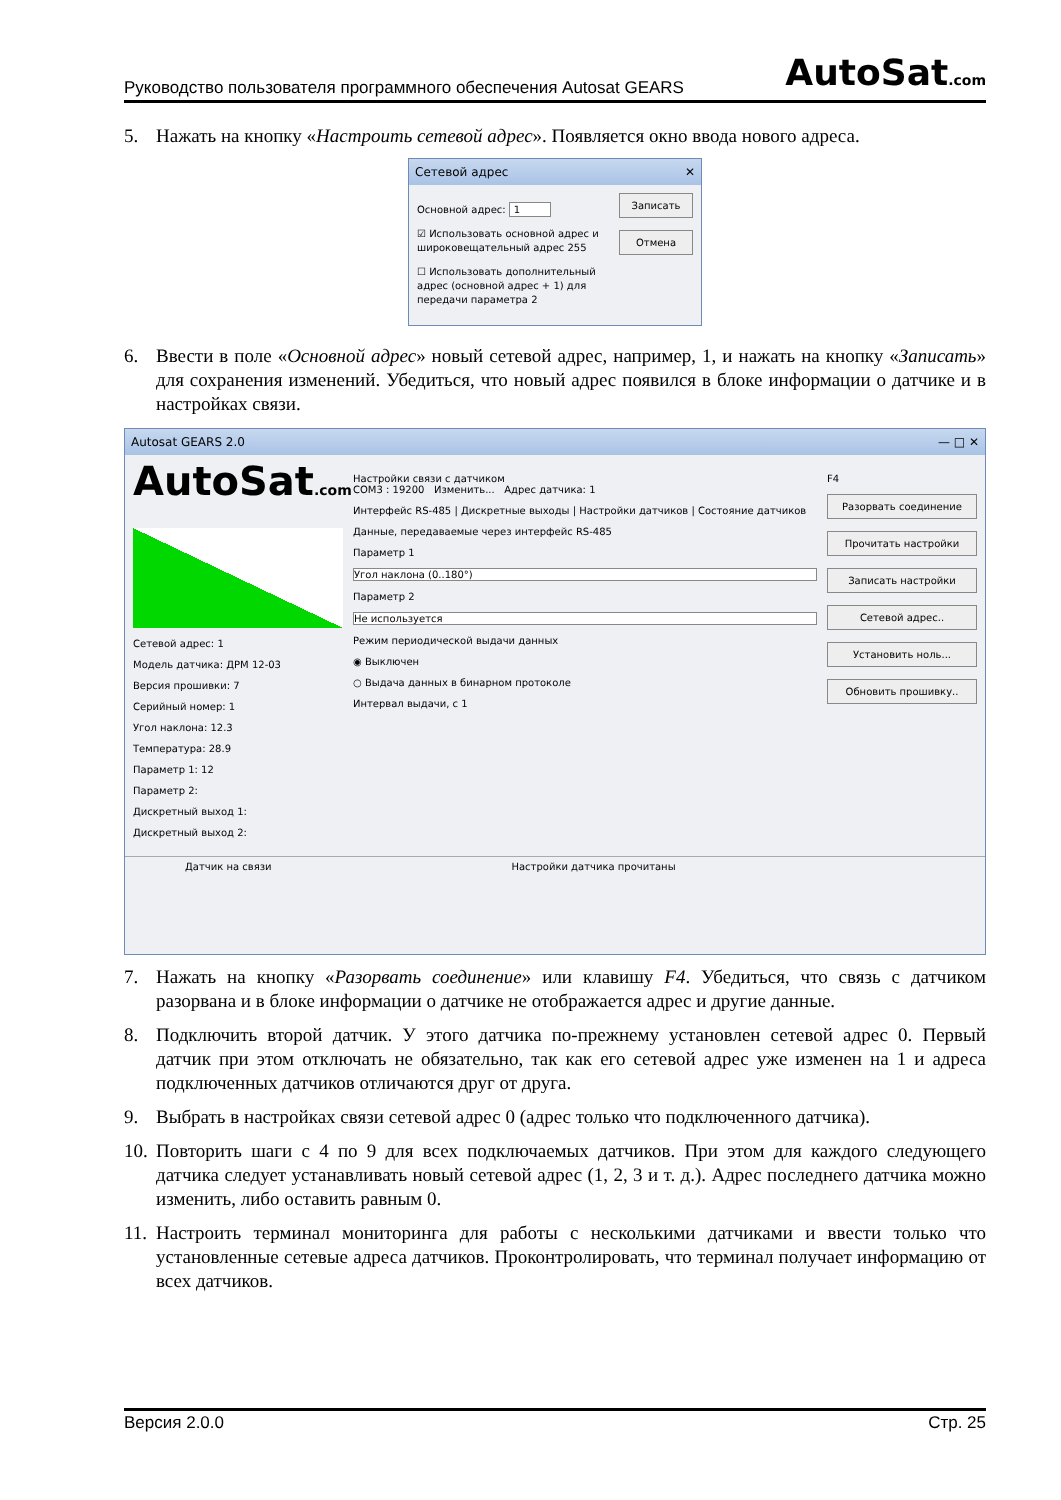Руководство пользователя программного обеспечения Autosat GEARS AutoSat.com
5. Нажать на кнопку «Настроить сетевой адрес». Появляется окно ввода нового адреса.
Сетевой адрес ✕
Основной адрес: 1
☑ Использовать основной адрес и широковещательный адрес 255
☐ Использовать дополнительный адрес (основной адрес + 1) для передачи параметра 2
Записать
Отмена
6. Ввести в поле «Основной адрес» новый сетевой адрес, например, 1, и нажать на кнопку «Записать» для сохранения изменений. Убедиться, что новый адрес появился в блоке информации о датчике и в настройках связи.
Autosat GEARS 2.0 — □ ✕
AutoSat.com
Сетевой адрес: 1
Модель датчика: ДРМ 12-03
Версия прошивки: 7
Серийный номер: 1
Угол наклона: 12.3
Температура: 28.9
Параметр 1: 12
Параметр 2:
Дискретный выход 1:
Дискретный выход 2:
Настройки связи с датчиком
COM3 : 19200 Изменить... Адрес датчика: 1
Интерфейс RS-485 | Дискретные выходы | Настройки датчиков | Состояние датчиков
Данные, передаваемые через интерфейс RS-485
Параметр 1
Угол наклона (0..180°)
Параметр 2
Не используется
Режим периодической выдачи данных
◉ Выключен
○ Выдача данных в бинарном протоколе
Интервал выдачи, с 1
F4
Разорвать соединение
Прочитать настройки
Записать настройки
Сетевой адрес..
Установить ноль...
Обновить прошивку..
Датчик на связи Настройки датчика прочитаны
7. Нажать на кнопку «Разорвать соединение» или клавишу F4. Убедиться, что связь с датчиком разорвана и в блоке информации о датчике не отображается адрес и другие данные.
8. Подключить второй датчик. У этого датчика по-прежнему установлен сетевой адрес 0. Первый датчик при этом отключать не обязательно, так как его сетевой адрес уже изменен на 1 и адреса подключенных датчиков отличаются друг от друга.
9. Выбрать в настройках связи сетевой адрес 0 (адрес только что подключенного датчика).
10. Повторить шаги с 4 по 9 для всех подключаемых датчиков. При этом для каждого следующего датчика следует устанавливать новый сетевой адрес (1, 2, 3 и т. д.). Адрес последнего датчика можно изменить, либо оставить равным 0.
11. Настроить терминал мониторинга для работы с несколькими датчиками и ввести только что установленные сетевые адреса датчиков. Проконтролировать, что терминал получает информацию от всех датчиков.
Версия 2.0.0 Стр. 25